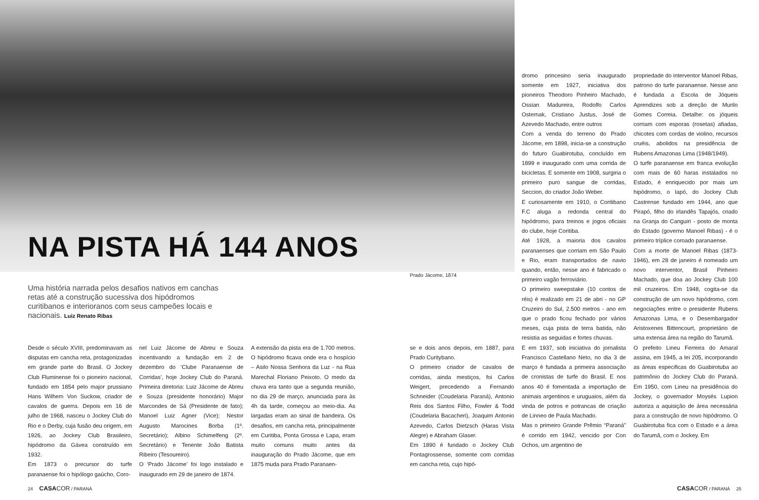NA PISTA HÁ 144 ANOS
Prado Jácome, 1874
Uma história narrada pelos desafios nativos em canchas retas até a construção sucessiva dos hipódromos curitibanos e interioranos com seus campeões locais e nacionais. Luiz Renato Ribas
Desde o século XVIII, predominavam as disputas em cancha reta, protagonizadas em grande parte do Brasil. O Jockey Club Fluminense foi o pioneiro nacional, fundado em 1854 pelo major prussiano Hans Wilhem Von Suckow, criador de cavalos de guerra. Depois em 16 de julho de 1968, nasceu o Jockey Club do Rio e o Derby, cuja fusão deu origem, em 1926, ao Jockey Club Brasileiro, hipódromo da Gávea construído em 1932.
Em 1873 o precursor do turfe paranaense foi o hipólogo gaúcho, Coro-
nel Luiz Jácome de Abreu e Souza incentivando a fundação em 2 de dezembro do ‘Clube Paranaense de Corridas’, hoje Jockey Club do Paraná. Primeira diretoria: Luiz Jácome de Abreu e Souza (presidente honorário) Major Marcondes de Sá (Presidente de fato); Manoel Luiz Agner (Vice); Nestor Augusto Marocines Borba (1º. Secretário); Albino Schimelfeng (2º. Secretário) e Tenente João Batista Ribeiro (Tesoureiro).
O ‘Prado Jácome’ foi logo instalado e inaugurado em 29 de janeiro de 1874.
A extensão da pista era de 1.700 metros. O hipódromo ficava onde era o hospício – Asilo Nossa Senhora da Luz - na Rua Marechal Floriano Peixoto. O medo da chuva era tanto que a segunda reunião, no dia 29 de março, anunciada para às 4h da tarde, começou ao meio-dia. As largadas eram ao sinal de bandeira. Os desafios, em cancha reta, principalmente em Curitiba, Ponta Grossa e Lapa, eram muito comuns muito antes da inauguração do Prado Jácome, que em 1875 muda para Prado Paranaen-
se e dois anos depois, em 1887, para Prado Curitybano.
O primeiro criador de cavalos de corridas, ainda mestiços, foi Carlos Weigert, precedendo a Fernando Schneider (Coudelaria Paraná), Antonio Reis dos Santos Filho, Fowler & Todd (Coudelaria Bacacheri), Joaquim Antonio Azevedo, Carlos Dietzsch (Haras Vista Alegre) e Abraham Glaser.
Em 1890 é fundado o Jockey Club Pontagrossense, somente com corridas em cancha reta, cujo hipó-
dromo princesino seria inaugurado somente em 1927, iniciativa dos pioneiros Theodoro Pinheiro Machado, Ossian Madureira, Rodolfo Carlos Osternak, Cristiano Justus, José de Azevedo Machado, entre outros
Com a venda do terreno do Prado Jácome, em 1898, inicia-se a construção do futuro Guabirotuba, concluído em 1899 e inaugurado com uma corrida de bicicletas. E somente em 1908, surgiria o primeiro puro sangue de corridas, Seccion, do criador João Weber.
E curiosamente em 1910, o Coritibano F.C aluga a redonda central do hipódromo, para treinos e jogos oficiais do clube, hoje Coritiba.
Até 1928, a maioria dos cavalos paranaenses que corriam em São Paulo e Rio, eram transportados de navio quando, então, nesse ano é fabricado o primeiro vagão ferroviário.
O primeiro sweepstake (10 contos de réis) é realizado em 21 de abri - no GP Cruzeiro do Sul, 2.500 metros - ano em que o prado ficou fechado por vários meses, cuja pista de terra batida, não resistia as seguidas e fortes chuvas.
E em 1937, sob iniciativa do jornalista Francisco Castellano Neto, no dia 3 de março é fundada a primeira associação de cronistas de turfe do Brasil. E nos anos 40 é fomentada a importação de animais argentinos e uruguaios, além da vinda de potros e potrancas de criação de Linneo de Paula Machado.
Mas o primeiro Grande Prêmio “Paraná” é corrido em 1942, vencido por Con Ochos, um argentino de
propriedade do interventor Manoel Ribas, patrono do turfe paranaense. Nesse ano é fundada a Escola de Jóqueis Aprendizes sob a direção de Murilo Gomes Correia. Detalhe: os jóqueis corriam com esporas (rosetas) afiadas, chicotes com cordas de violino, recursos cruéis, abolidos na presidência de Rubens Amazonas Lima (1948/1949).
O turfe paranaense em franca evolução com mais de 60 haras instalados no Estado, é enriquecido por mais um hipódromo, o Iapó, do Jockey Club Castrense fundado em 1944, ano que Pirapó, filho do irlandês Tapajós, criado na Granja do Canguiri - posto de monta do Estado (governo Manoel Ribas) - é o primeiro tríplice coroado paranaense.
Com a morte de Manoel Ribas (1873-1946), em 28 de janeiro é nomeado um novo interventor, Brasil Pinheiro Machado, que doa ao Jockey Club 100 mil cruzeiros. Em 1948, cogita-se da construção de um novo hipódromo, com negociações entre o presidente Rubens Amazonas Lima, e o Desembargador Aristoxenes Bittencourt, proprietário de uma extensa área na região do Tarumã.
O prefeito Lineu Ferreira do Amaral assina, em 1945, a lei 205, incorporando as áreas especificas do Guabirotuba ao patrimônio do Jockey Club do Paraná. Em 1950, com Lineu na presidência do Jockey, o governador Moysés Lupion autoriza a aquisição de área necessária para a construção de novo hipódromo. O Guabirotuba fica com o Estado e a área do Tarumã, com o Jockey. Em
24 CASACOR / PARANÁ CASACOR / PARANÁ 25